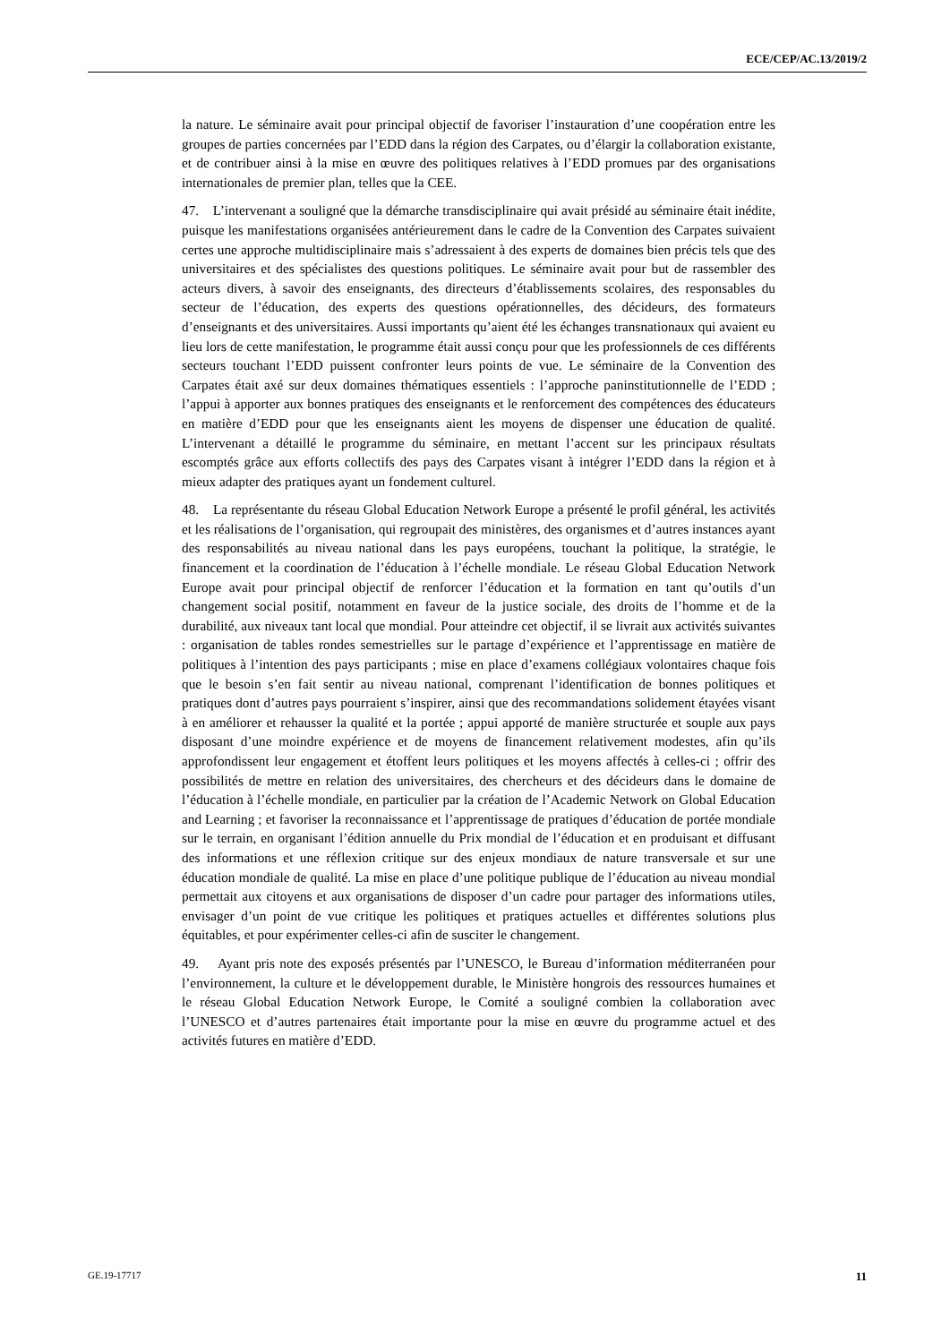ECE/CEP/AC.13/2019/2
la nature. Le séminaire avait pour principal objectif de favoriser l’instauration d’une coopération entre les groupes de parties concernées par l’EDD dans la région des Carpates, ou d’élargir la collaboration existante, et de contribuer ainsi à la mise en œuvre des politiques relatives à l’EDD promues par des organisations internationales de premier plan, telles que la CEE.
47. L’intervenant a souligné que la démarche transdisciplinaire qui avait présidé au séminaire était inédite, puisque les manifestations organisées antérieurement dans le cadre de la Convention des Carpates suivaient certes une approche multidisciplinaire mais s’adressaient à des experts de domaines bien précis tels que des universitaires et des spécialistes des questions politiques. Le séminaire avait pour but de rassembler des acteurs divers, à savoir des enseignants, des directeurs d’établissements scolaires, des responsables du secteur de l’éducation, des experts des questions opérationnelles, des décideurs, des formateurs d’enseignants et des universitaires. Aussi importants qu’aient été les échanges transnationaux qui avaient eu lieu lors de cette manifestation, le programme était aussi conçu pour que les professionnels de ces différents secteurs touchant l’EDD puissent confronter leurs points de vue. Le séminaire de la Convention des Carpates était axé sur deux domaines thématiques essentiels : l’approche paninstitutionnelle de l’EDD ; l’appui à apporter aux bonnes pratiques des enseignants et le renforcement des compétences des éducateurs en matière d’EDD pour que les enseignants aient les moyens de dispenser une éducation de qualité. L’intervenant a détaillé le programme du séminaire, en mettant l’accent sur les principaux résultats escomptés grâce aux efforts collectifs des pays des Carpates visant à intégrer l’EDD dans la région et à mieux adapter des pratiques ayant un fondement culturel.
48. La représentante du réseau Global Education Network Europe a présenté le profil général, les activités et les réalisations de l’organisation, qui regroupait des ministères, des organismes et d’autres instances ayant des responsabilités au niveau national dans les pays européens, touchant la politique, la stratégie, le financement et la coordination de l’éducation à l’échelle mondiale. Le réseau Global Education Network Europe avait pour principal objectif de renforcer l’éducation et la formation en tant qu’outils d’un changement social positif, notamment en faveur de la justice sociale, des droits de l’homme et de la durabilité, aux niveaux tant local que mondial. Pour atteindre cet objectif, il se livrait aux activités suivantes : organisation de tables rondes semestrielles sur le partage d’expérience et l’apprentissage en matière de politiques à l’intention des pays participants ; mise en place d’examens collégiaux volontaires chaque fois que le besoin s’en fait sentir au niveau national, comprenant l’identification de bonnes politiques et pratiques dont d’autres pays pourraient s’inspirer, ainsi que des recommandations solidement étayées visant à en améliorer et rehausser la qualité et la portée ; appui apporté de manière structurée et souple aux pays disposant d’une moindre expérience et de moyens de financement relativement modestes, afin qu’ils approfondissent leur engagement et étoffent leurs politiques et les moyens affectés à celles-ci ; offrir des possibilités de mettre en relation des universitaires, des chercheurs et des décideurs dans le domaine de l’éducation à l’échelle mondiale, en particulier par la création de l’Academic Network on Global Education and Learning ; et favoriser la reconnaissance et l’apprentissage de pratiques d’éducation de portée mondiale sur le terrain, en organisant l’édition annuelle du Prix mondial de l’éducation et en produisant et diffusant des informations et une réflexion critique sur des enjeux mondiaux de nature transversale et sur une éducation mondiale de qualité. La mise en place d’une politique publique de l’éducation au niveau mondial permettait aux citoyens et aux organisations de disposer d’un cadre pour partager des informations utiles, envisager d’un point de vue critique les politiques et pratiques actuelles et différentes solutions plus équitables, et pour expérimenter celles-ci afin de susciter le changement.
49. Ayant pris note des exposés présentés par l’UNESCO, le Bureau d’information méditerranéen pour l’environnement, la culture et le développement durable, le Ministère hongrois des ressources humaines et le réseau Global Education Network Europe, le Comité a souligné combien la collaboration avec l’UNESCO et d’autres partenaires était importante pour la mise en œuvre du programme actuel et des activités futures en matière d’EDD.
GE.19-17717 11